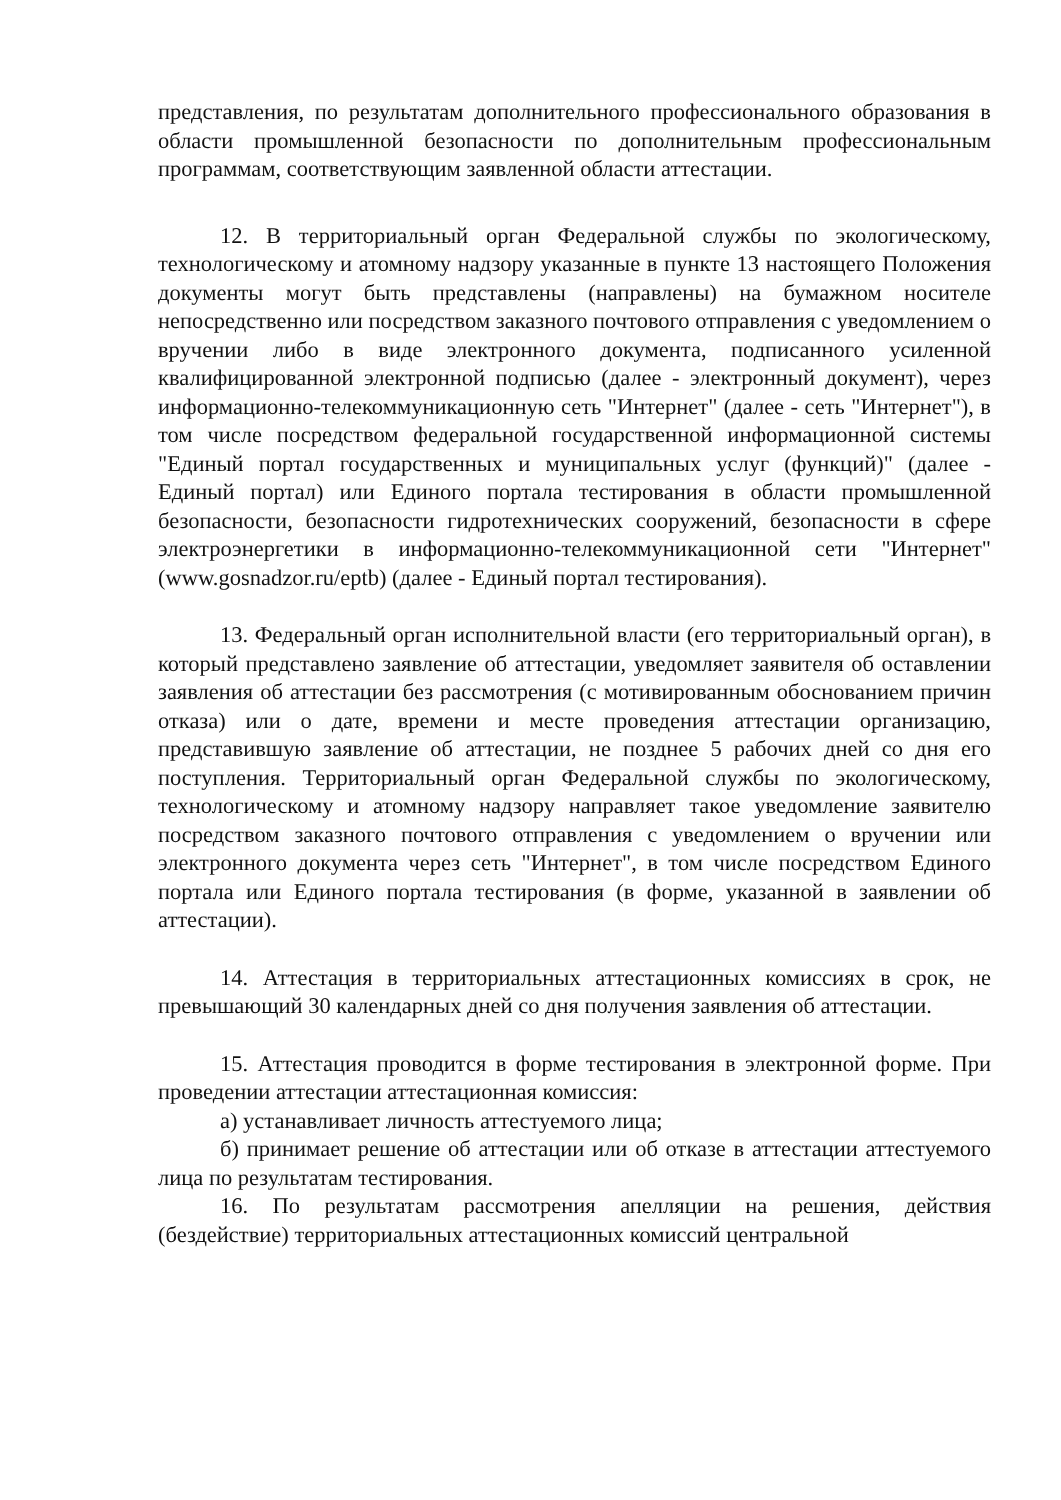представления, по результатам дополнительного профессионального образования в области промышленной безопасности по дополнительным профессиональным программам, соответствующим заявленной области аттестации.
12. В территориальный орган Федеральной службы по экологическому, технологическому и атомному надзору указанные в пункте 13 настоящего Положения документы могут быть представлены (направлены) на бумажном носителе непосредственно или посредством заказного почтового отправления с уведомлением о вручении либо в виде электронного документа, подписанного усиленной квалифицированной электронной подписью (далее - электронный документ), через информационно-телекоммуникационную сеть "Интернет" (далее - сеть "Интернет"), в том числе посредством федеральной государственной информационной системы "Единый портал государственных и муниципальных услуг (функций)" (далее - Единый портал) или Единого портала тестирования в области промышленной безопасности, безопасности гидротехнических сооружений, безопасности в сфере электроэнергетики в информационно-телекоммуникационной сети "Интернет" (www.gosnadzor.ru/eptb) (далее - Единый портал тестирования).
13. Федеральный орган исполнительной власти (его территориальный орган), в который представлено заявление об аттестации, уведомляет заявителя об оставлении заявления об аттестации без рассмотрения (с мотивированным обоснованием причин отказа) или о дате, времени и месте проведения аттестации организацию, представившую заявление об аттестации, не позднее 5 рабочих дней со дня его поступления. Территориальный орган Федеральной службы по экологическому, технологическому и атомному надзору направляет такое уведомление заявителю посредством заказного почтового отправления с уведомлением о вручении или электронного документа через сеть "Интернет", в том числе посредством Единого портала или Единого портала тестирования (в форме, указанной в заявлении об аттестации).
14. Аттестация в территориальных аттестационных комиссиях в срок, не превышающий 30 календарных дней со дня получения заявления об аттестации.
15. Аттестация проводится в форме тестирования в электронной форме. При проведении аттестации аттестационная комиссия:
а) устанавливает личность аттестуемого лица;
б) принимает решение об аттестации или об отказе в аттестации аттестуемого лица по результатам тестирования.
16. По результатам рассмотрения апелляции на решения, действия (бездействие) территориальных аттестационных комиссий центральной